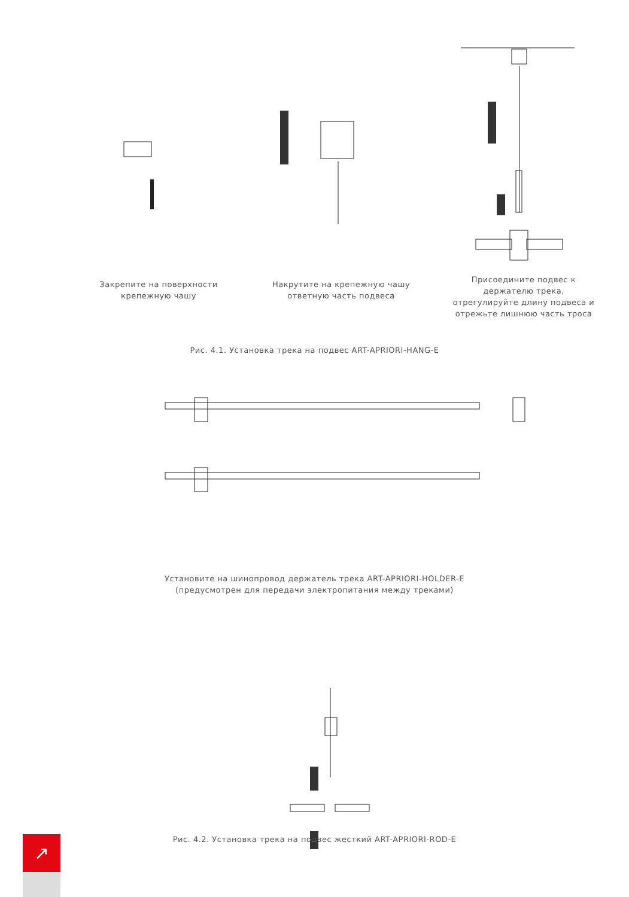Закрепите на поверхности крепежную чашу
Накрутите на крепежную чашу ответную часть подвеса
Присоедините подвес к держателю трека, отрегулируйте длину подвеса и отрежьте лишнюю часть троса
Рис. 4.1. Установка трека на подвес ART-APRIORI-HANG-E
Установите на шинопровод держатель трека ART-APRIORI-HOLDER-E
(предусмотрен для передачи электропитания между треками)
Рис. 4.2. Установка трека на подвес жесткий ART-APRIORI-ROD-E ↗